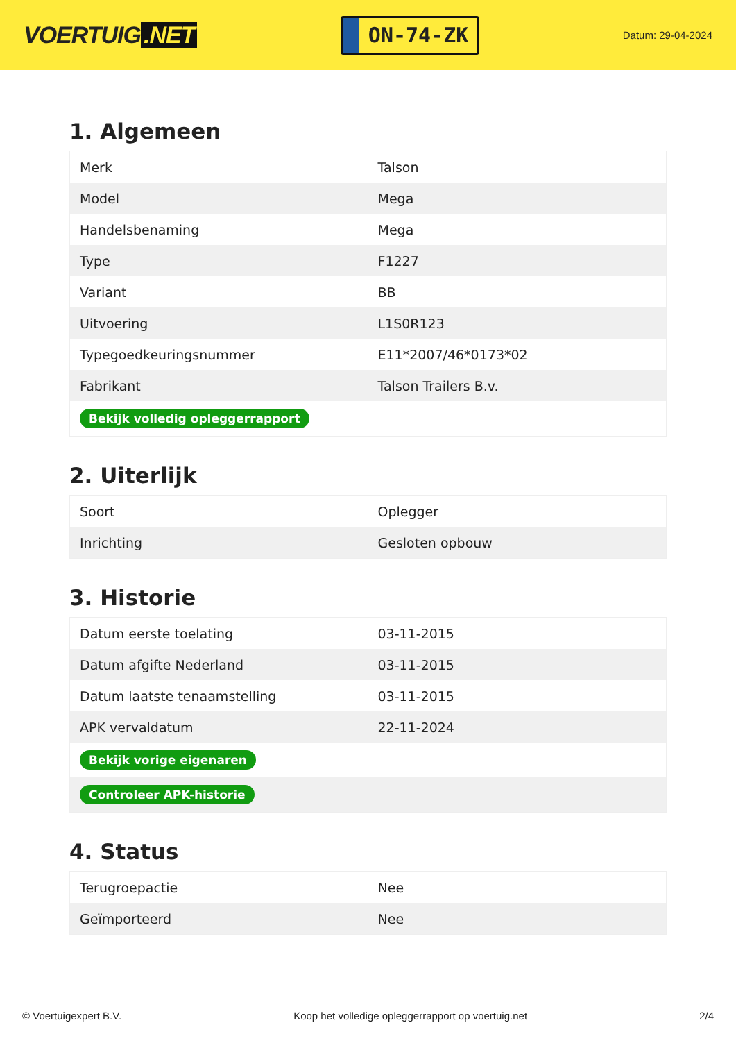VOERTUIG.NET
ON-74-ZK
Datum: 29-04-2024
1. Algemeen
| Merk | Talson |
| Model | Mega |
| Handelsbenaming | Mega |
| Type | F1227 |
| Variant | BB |
| Uitvoering | L1S0R123 |
| Typegoedkeuringsnummer | E11*2007/46*0173*02 |
| Fabrikant | Talson Trailers B.v. |
| Bekijk volledig opleggerrapport | |
2. Uiterlijk
| Soort | Oplegger |
| Inrichting | Gesloten opbouw |
3. Historie
| Datum eerste toelating | 03-11-2015 |
| Datum afgifte Nederland | 03-11-2015 |
| Datum laatste tenaamstelling | 03-11-2015 |
| APK vervaldatum | 22-11-2024 |
| Bekijk vorige eigenaren | |
| Controleer APK-historie | |
4. Status
| Terugroepactie | Nee |
| Geïmporteerd | Nee |
© Voertuigexpert B.V. Koop het volledige opleggerrapport op voertuig.net 2/4